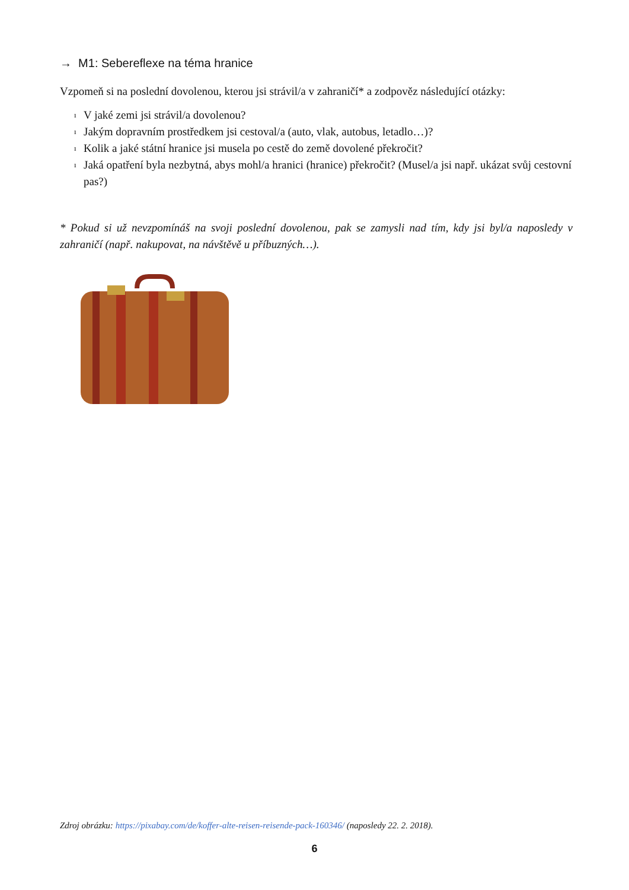→ M1: Sebereflexe na téma hranice
Vzpomeň si na poslední dovolenou, kterou jsi strávil/a v zahraničí* a zodpověz následující otázky:
ı V jaké zemi jsi strávil/a dovolenou?
ı Jakým dopravním prostředkem jsi cestoval/a (auto, vlak, autobus, letadlo…)?
ı Kolik a jaké státní hranice jsi musela po cestě do země dovolené překročit?
ı Jaká opatření byla nezbytná, abys mohl/a hranici (hranice) překročit? (Musel/a jsi např. ukázat svůj cestovní pas?)
* Pokud si už nevzpomínáš na svoji poslední dovolenou, pak se zamysli nad tím, kdy jsi byl/a naposledy v zahraničí (např. nakupovat, na návštěvě u příbuzných…).
Zdroj obrázku: https://pixabay.com/de/koffer-alte-reisen-reisende-pack-160346/ (naposledy 22. 2. 2018).
6